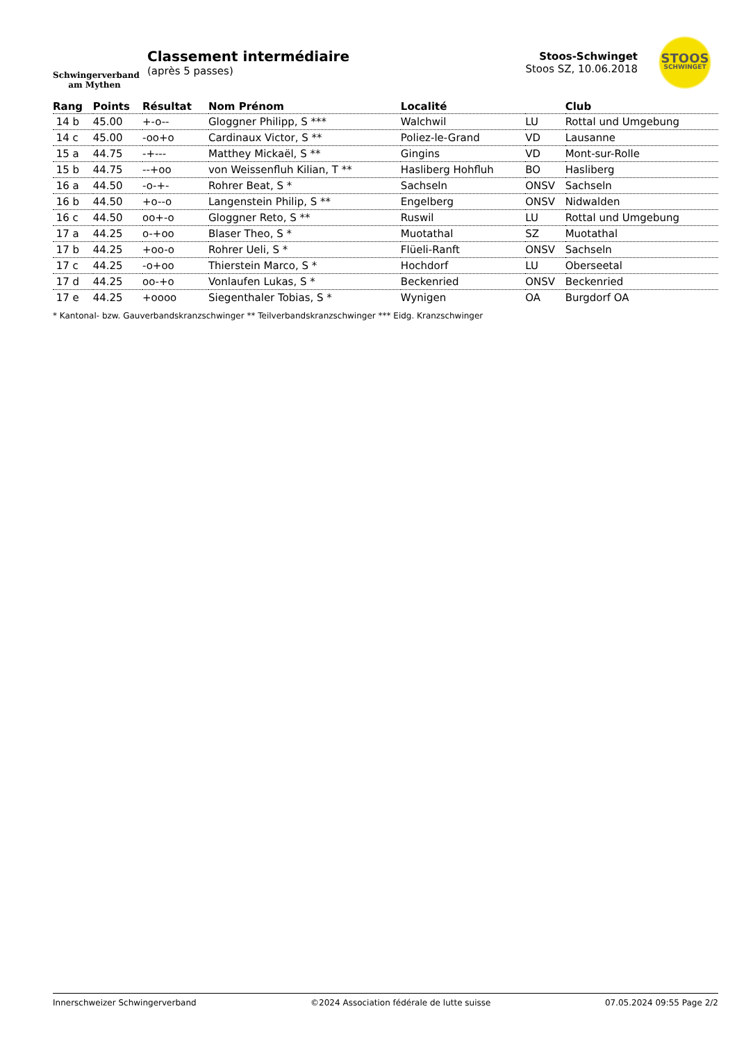Schwingerverband
am Mythen
Classement intermédiaire
(après 5 passes)
Stoos-Schwinget
Stoos SZ, 10.06.2018
STOOS
SCHWINGET
| Rang | Points | Résultat | Nom Prénom | Localité | | Club |
| --- | --- | --- | --- | --- | --- | --- |
| 14 b | 45.00 | +-o-- | Gloggner Philipp, S *** | Walchwil | LU | Rottal und Umgebung |
| 14 c | 45.00 | -oo+o | Cardinaux Victor, S ** | Poliez-le-Grand | VD | Lausanne |
| 15 a | 44.75 | -+--- | Matthey Mickaël, S ** | Gingins | VD | Mont-sur-Rolle |
| 15 b | 44.75 | --+oo | von Weissenfluh Kilian, T ** | Hasliberg Hohfluh | BO | Hasliberg |
| 16 a | 44.50 | -o-+- | Rohrer Beat, S * | Sachseln | ONSV | Sachseln |
| 16 b | 44.50 | +o--o | Langenstein Philip, S ** | Engelberg | ONSV | Nidwalden |
| 16 c | 44.50 | oo+-o | Gloggner Reto, S ** | Ruswil | LU | Rottal und Umgebung |
| 17 a | 44.25 | o-+oo | Blaser Theo, S * | Muotathal | SZ | Muotathal |
| 17 b | 44.25 | +oo-o | Rohrer Ueli, S * | Flüeli-Ranft | ONSV | Sachseln |
| 17 c | 44.25 | -o+oo | Thierstein Marco, S * | Hochdorf | LU | Oberseetal |
| 17 d | 44.25 | oo-+o | Vonlaufen Lukas, S * | Beckenried | ONSV | Beckenried |
| 17 e | 44.25 | +oooo | Siegenthaler Tobias, S * | Wynigen | OA | Burgdorf OA |
* Kantonal- bzw. Gauverbandskranzschwinger ** Teilverbandskranzschwinger *** Eidg. Kranzschwinger
Innerschweizer Schwingerverband ©2024 Association fédérale de lutte suisse 07.05.2024 09:55 Page 2/2